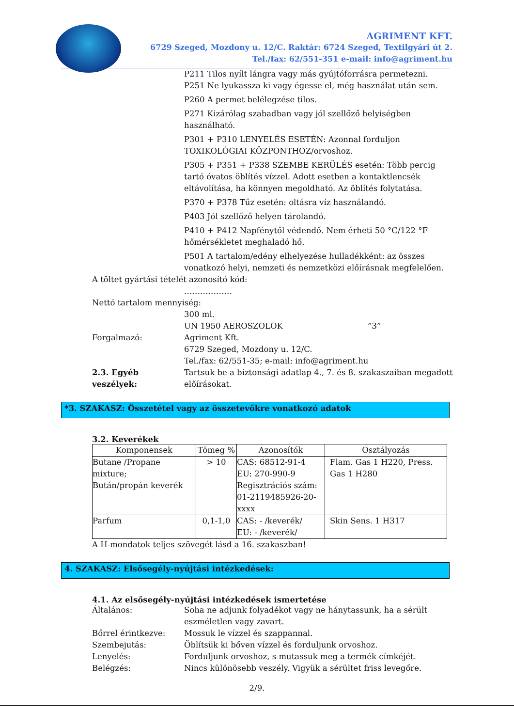AGRIMENT KFT.
6729 Szeged, Mozdony u. 12/C. Raktár: 6724 Szeged, Textilgyári út 2.
Tel./fax: 62/551-351 e-mail: info@agriment.hu
P211 Tilos nyílt lángra vagy más gyújtóforrásra permetezni.
P251 Ne lyukassza ki vagy égesse el, még használat után sem.
P260 A permet belélegzése tilos.
P271 Kizárólag szabadban vagy jól szellőző helyiségben használható.
P301 + P310 LENYELÉS ESETÉN: Azonnal forduljon TOXIKOLÓGIAI KÖZPONTHOZ/orvoshoz.
P305 + P351 + P338 SZEMBE KERÜLÉS esetén: Több percig tartó óvatos öblítés vízzel. Adott esetben a kontaktlencsék eltávolítása, ha könnyen megoldható. Az öblítés folytatása.
P370 + P378 Tűz esetén: oltásra víz használandó.
P403 Jól szellőző helyen tárolandó.
P410 + P412 Napfénytől védendő. Nem érheti 50 °C/122 °F hőmérsékletet meghaladó hő.
P501 A tartalom/edény elhelyezése hulladékként: az összes vonatkozó helyi, nemzeti és nemzetközi előírásnak megfelelően.
A töltet gyártási tételét azonosító kód:
………………
Nettó tartalom mennyiség:
300 ml.
UN 1950 AEROSZOLOK ”3”
Forgalmazó: Agriment Kft.
6729 Szeged, Mozdony u. 12/C.
Tel./fax: 62/551-35; e-mail: info@agriment.hu
2.3. Egyéb veszélyek:
Tartsuk be a biztonsági adatlap 4., 7. és 8. szakaszaiban megadott előírásokat.
*3. SZAKASZ: Összetétel vagy az összetevőkre vonatkozó adatok
3.2. Keverékek
| Komponensek | Tömeg % | Azonosítók | Osztályozás |
| --- | --- | --- | --- |
| Butane /Propane mixture; Bután/propán keverék | > 10 | CAS: 68512-91-4 EU: 270-990-9 Regisztrációs szám: 01-2119485926-20-xxxx | Flam. Gas 1 H220, Press. Gas 1 H280 |
| Parfum | 0,1-1,0 | CAS: - /keverék/ EU: - /keverék/ | Skin Sens. 1 H317 |
A H-mondatok teljes szövegét lásd a 16. szakaszban!
4. SZAKASZ: Elsősegély-nyújtási intézkedések:
4.1. Az elsősegély-nyújtási intézkedések ismertetése
Általános: Soha ne adjunk folyadékot vagy ne hánytassunk, ha a sérült eszméletlen vagy zavart.
Bőrrel érintkezve: Mossuk le vízzel és szappannal.
Szembejutás: Öblítsük ki bőven vízzel és forduljunk orvoshoz.
Lenyelés: Forduljunk orvoshoz, s mutassuk meg a termék címkéjét.
Belégzés: Nincs különösebb veszély. Vigyük a sérültet friss levegőre.
2/9.